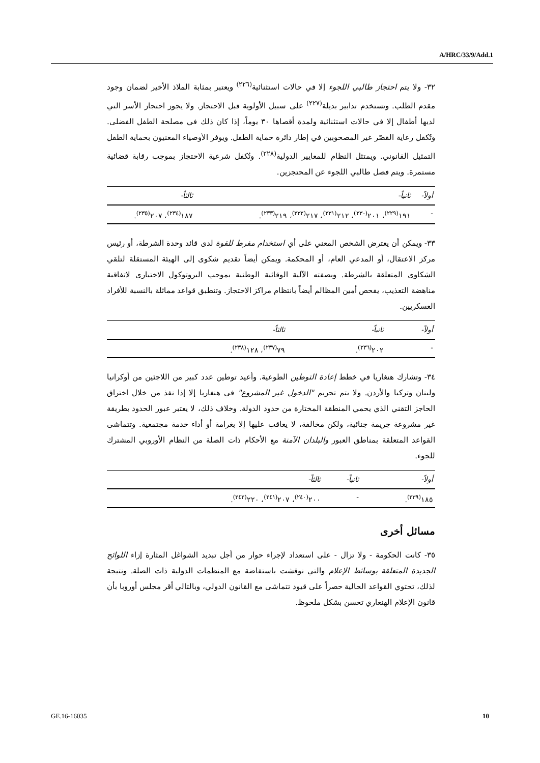A/HRC/33/9/Add.1
٣٢- ولا يتم احتجاز طالبي اللجوء إلا في حالات استثنائية<sup>(٢٢٦)</sup> ويعتبر بمثابة الملاذ الأخير لضمان وجود مقدم الطلب. وتستخدم تدابير بديلة<sup>(٢٢٧)</sup> على سبيل الأولوية قبل الاحتجاز. ولا يجوز احتجاز الأسر التي لديها أطفال إلا في حالات استثنائية ولمدة أقصاها ٣٠ يوماً، إذا كان ذلك في مصلحة الطفل الفضلى. وتُكفل رعاية القصّر غير المصحوبين في إطار دائرة حماية الطفل. ويوفر الأوصياء المعنيون بحماية الطفل التمثيل القانوني. ويمتثل النظام للمعايير الدولية<sup>(٢٢٨)</sup>. وتُكفل شرعية الاحتجاز بموجب رقابة قضائية مستمرة. ويتم فصل طالبي اللجوء عن المحتجزين.
| أولاً- | ثانياً- | ثالثاً- |
| --- | --- | --- |
| - | ١٩١<sup>(٢٢٩)</sup>، ٢٠١<sup>(٢٣٠)</sup>، ٢١٢<sup>(٢٣١)</sup>، ٢١٧<sup>(٢٣٢)</sup>، ٢١٩<sup>(٢٣٣)</sup>. | ١٨٧<sup>(٢٣٤)</sup>، ٢٠٧<sup>(٢٣٥)</sup>. |
٣٣- ويمكن أن يعترض الشخص المعني على أي استخدام مفرط للقوة لدى قائد وحدة الشرطة، أو رئيس مركز الاعتقال، أو المدعي العام، أو المحكمة. ويمكن أيضاً تقديم شكوى إلى الهيئة المستقلة لتلقي الشكاوى المتعلقة بالشرطة. وبصفته الآلية الوقائية الوطنية بموجب البروتوكول الاختياري لاتفاقية مناهضة التعذيب، يفحص أمين المظالم أيضاً بانتظام مراكز الاحتجاز. وتنطبق قواعد مماثلة بالنسبة للأفراد العسكريين.
| أولاً- | ثانياً- | ثالثاً- |
| --- | --- | --- |
| - | ٢٠٢<sup>(٢٣٦)</sup>. | ٧٩<sup>(٢٣٧)</sup>، ١٢٨<sup>(٢٣٨)</sup>. |
٣٤- وتشارك هنغاريا في خطط إعادة التوطين الطوعية. وأعيد توطين عدد كبير من اللاجئين من أوكرانيا ولبنان وتركيا والأردن. ولا يتم تجريم "الدخول غير المشروع" في هنغاريا إلا إذا نفذ من خلال اختراق الحاجز التقني الذي يحمي المنطقة المختارة من حدود الدولة. وخلاف ذلك، لا يعتبر عبور الحدود بطريقة غير مشروعة جريمة جنائية، ولكن مخالفة، لا يعاقب عليها إلا بغرامة أو أداء خدمة مجتمعية. وتتماشى القواعد المتعلقة بمناطق العبور والبلدان الآمنة مع الأحكام ذات الصلة من النظام الأوروبي المشترك للجوء.
| أولاً- | ثانياً- | ثالثاً- |
| --- | --- | --- |
| ١٨٥<sup>(٢٣٩)</sup>. | - | ٢٠٠<sup>(٢٤٠)</sup>، ٢٠٧<sup>(٢٤١)</sup>، ٢٢٠<sup>(٢٤٢)</sup>. |
مسائل أخرى
٣٥- كانت الحكومة - ولا تزال - على استعداد لإجراء حوار من أجل تبديد الشواغل المثارة إزاء اللوائح الجديدة المتعلقة بوسائط الإعلام والتي نوقشت باستفاضة مع المنظمات الدولية ذات الصلة. ونتيجة لذلك، تحتوي القواعد الحالية حصراً على قيود تتماشى مع القانون الدولي، وبالتالي أقر مجلس أوروبا بأن قانون الإعلام الهنغاري تحسن بشكل ملحوظ.
GE.16-16035 10